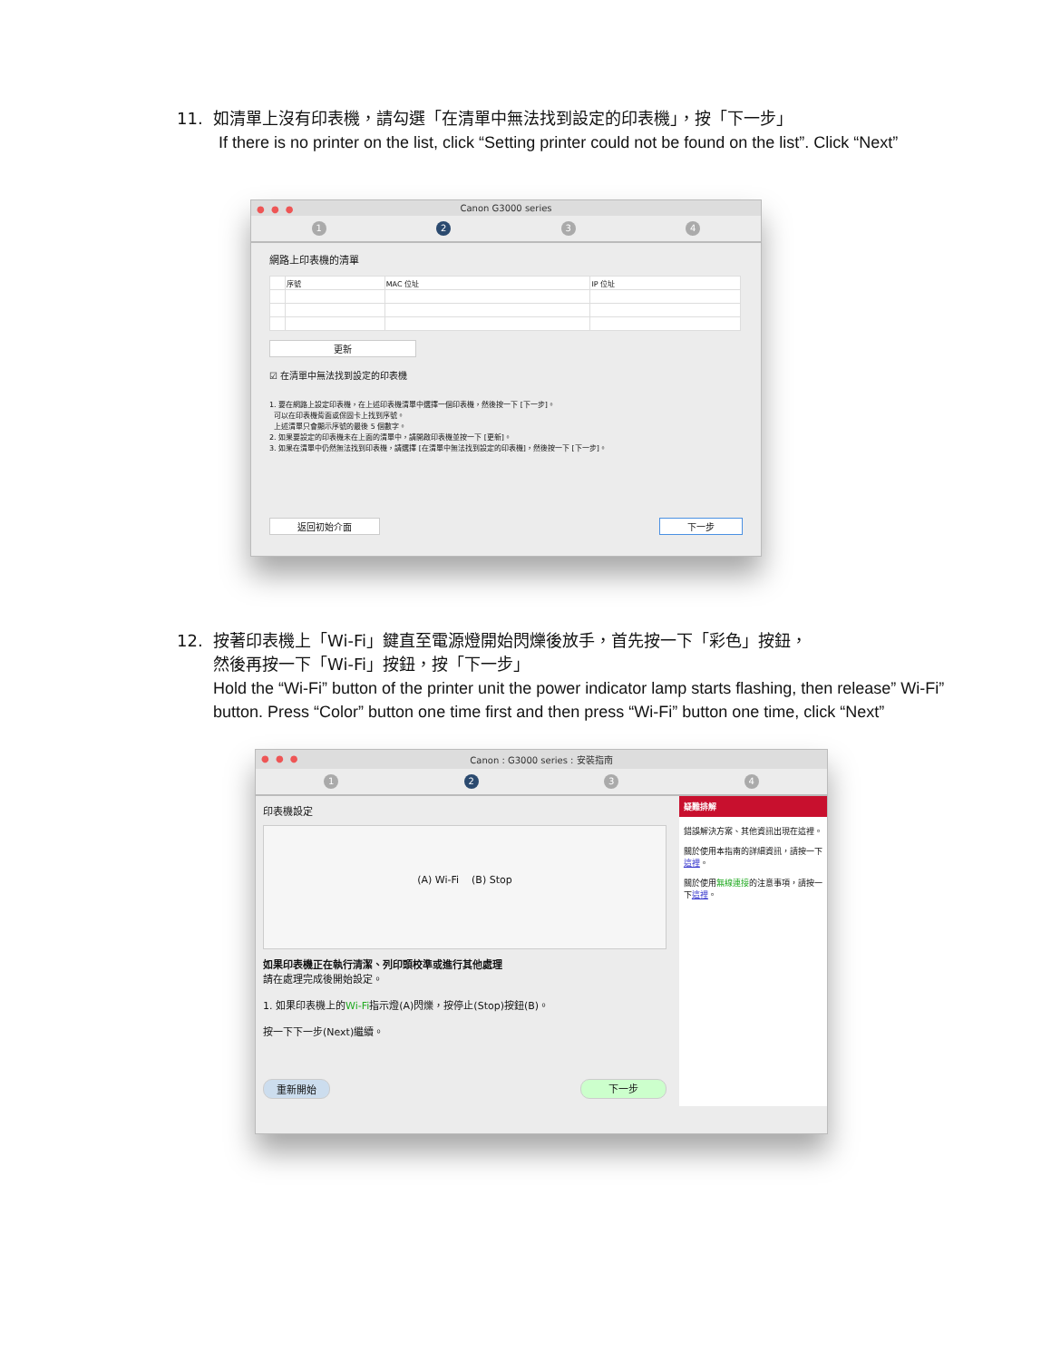11. 如清單上沒有印表機，請勾選「在清單中無法找到設定的印表機」，按「下一步」
If there is no printer on the list, click “Setting printer could not be found on the list”. Click “Next”
● ● ● Canon G3000 series
1 2 3 4
網路上印表機的清單
| | 序號 | MAC 位址 | IP 位址 |
| --- | --- | --- | --- |
更新
☑ 在清單中無法找到設定的印表機
1. 要在網路上設定印表機，在上述印表機清單中選擇一個印表機，然後按一下 [下一步]。
可以在印表機背面或保固卡上找到序號。
上述清單只會顯示序號的最後 5 個數字。
2. 如果要設定的印表機未在上面的清單中，請開啟印表機並按一下 [更新]。
3. 如果在清單中仍然無法找到印表機，請選擇 [在清單中無法找到設定的印表機]，然後按一下 [下一步]。
返回初始介面 下一步
12. 按著印表機上「Wi-Fi」鍵直至電源燈開始閃爍後放手，首先按一下「彩色」按鈕，
然後再按一下「Wi-Fi」按鈕，按「下一步」
Hold the “Wi-Fi” button of the printer unit the power indicator lamp starts flashing, then release” Wi-Fi” button. Press “Color” button one time first and then press “Wi-Fi” button one time, click “Next”
● ● ● Canon : G3000 series : 安裝指南
1 2 3 4
印表機設定
(A) Wi-Fi (B) Stop
如果印表機正在執行清潔、列印頭校準或進行其他處理
請在處理完成後開始設定。
1. 如果印表機上的Wi-Fi指示燈(A)閃爍，按停止(Stop)按鈕(B)。
按一下下一步(Next)繼續。
重新開始 下一步
疑難排解
錯誤解決方案、其他資訊出現在這裡。
關於使用本指南的詳細資訊，請按一下這裡。
關於使用無線連接的注意事項，請按一下這裡。